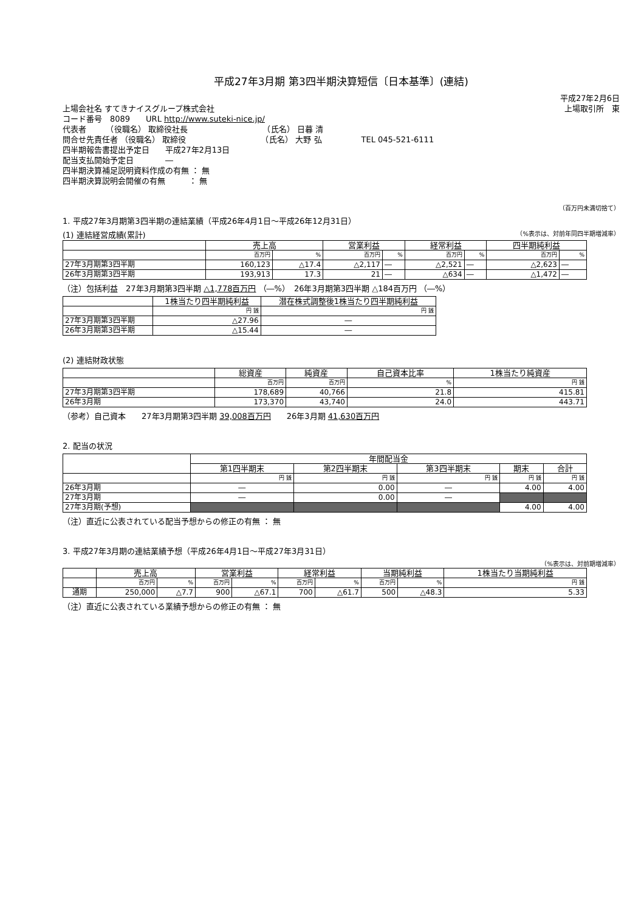平成27年3月期 第3四半期決算短信〔日本基準〕(連結)
平成27年2月6日
上場会社名 すてきナイスグループ株式会社 上場取引所　東
コード番号　8089　　URL http://www.suteki-nice.jp/
代表者　　　（役職名） 取締役社長　　　　　　　　　　（氏名） 日暮 清
問合せ先責任者 （役職名） 取締役　　　　　　　　　　（氏名） 大野 弘　　　　　TEL 045-521-6111
四半期報告書提出予定日　　平成27年2月13日
配当支払開始予定日　　　　―
四半期決算補足説明資料作成の有無 ： 無
四半期決算説明会開催の有無　　　： 無
（百万円未満切捨て）
1. 平成27年3月期第3四半期の連結業績（平成26年4月1日～平成26年12月31日）
(1) 連結経営成績(累計) （%表示は、対前年同四半期増減率）
| | 売上高 | | 営業利益 | | 経常利益 | | 四半期純利益 | |
| --- | --- | --- | --- | --- | --- | --- | --- | --- |
| | 百万円 | % | 百万円 | % | 百万円 | % | 百万円 | % |
| 27年3月期第3四半期 | 160,123 | △17.4 | △2,117 | ― | △2,521 | ― | △2,623 | ― |
| 26年3月期第3四半期 | 193,913 | 17.3 | 21 | ― | △634 | ― | △1,472 | ― |
（注）包括利益　27年3月期第3四半期 △1,778百万円 （―%）　26年3月期第3四半期 △184百万円 （―%）
| | 1株当たり四半期純利益 | 潜在株式調整後1株当たり四半期純利益 |
| --- | --- | --- |
| | 円 銭 | 円 銭 |
| 27年3月期第3四半期 | △27.96 | ― |
| 26年3月期第3四半期 | △15.44 | ― |
(2) 連結財政状態
| | 総資産 | 純資産 | 自己資本比率 | 1株当たり純資産 |
| --- | --- | --- | --- | --- |
| | 百万円 | 百万円 | % | 円 銭 |
| 27年3月期第3四半期 | 178,689 | 40,766 | 21.8 | 415.81 |
| 26年3月期 | 173,370 | 43,740 | 24.0 | 443.71 |
（参考）自己資本　　27年3月期第3四半期 39,008百万円　　26年3月期 41,630百万円
2. 配当の状況
| | 年間配当金 | | | | |
| --- | --- | --- | --- | --- | --- |
| | 第1四半期末 | 第2四半期末 | 第3四半期末 | 期末 | 合計 |
| | 円 銭 | 円 銭 | 円 銭 | 円 銭 | 円 銭 |
| 26年3月期 | ― | 0.00 | ― | 4.00 | 4.00 |
| 27年3月期 | ― | 0.00 | ― | | |
| 27年3月期(予想) | | | | 4.00 | 4.00 |
（注）直近に公表されている配当予想からの修正の有無 ： 無
3. 平成27年3月期の連結業績予想（平成26年4月1日～平成27年3月31日）
（%表示は、対前期増減率）
| | 売上高 | | 営業利益 | | 経常利益 | | 当期純利益 | | 1株当たり当期純利益 |
| --- | --- | --- | --- | --- | --- | --- | --- | --- | --- |
| | 百万円 | % | 百万円 | % | 百万円 | % | 百万円 | % | 円 銭 |
| 通期 | 250,000 | △7.7 | 900 | △67.1 | 700 | △61.7 | 500 | △48.3 | 5.33 |
（注）直近に公表されている業績予想からの修正の有無 ： 無